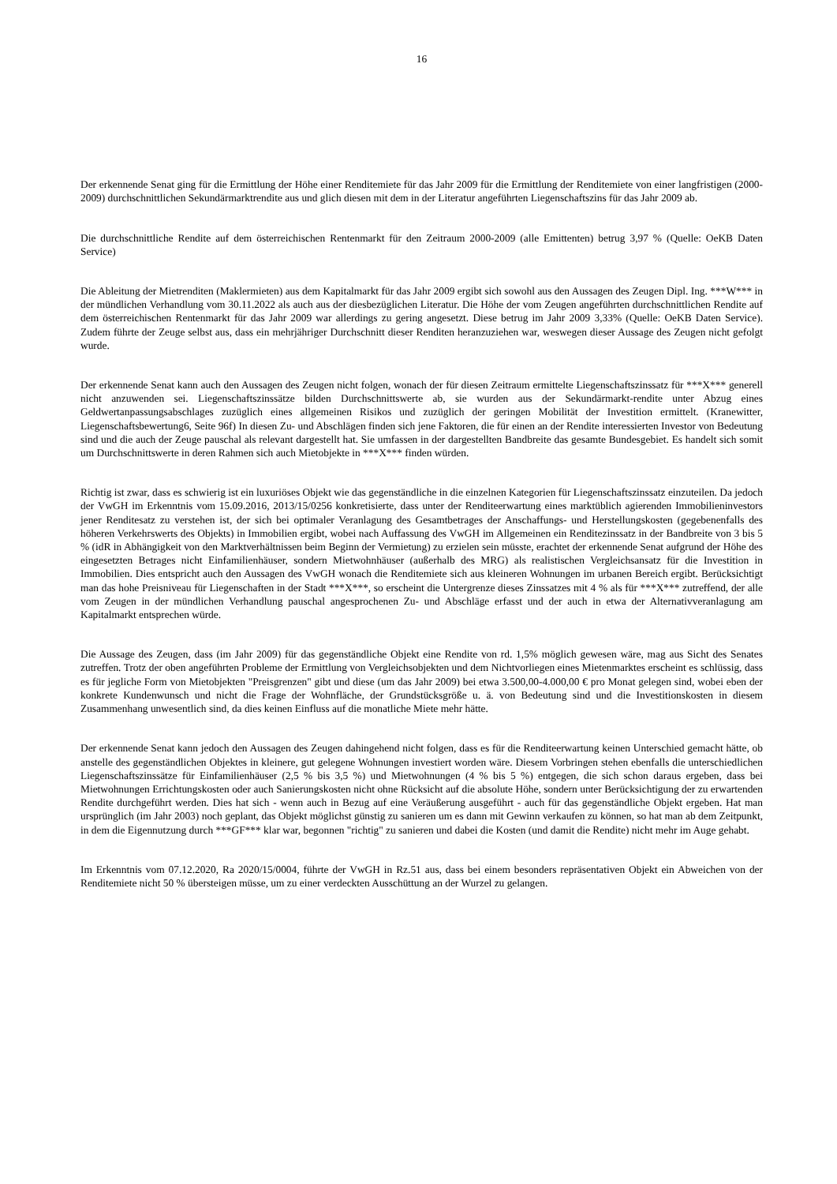16
Der erkennende Senat ging für die Ermittlung der Höhe einer Renditemiete für das Jahr 2009 für die Ermittlung der Renditemiete von einer langfristigen (2000-2009) durchschnittlichen Sekundärmarktrendite aus und glich diesen mit dem in der Literatur ange­führten Liegenschaftszins für das Jahr 2009 ab.
Die durchschnittliche Rendite auf dem österreichischen Rentenmarkt für den Zeitraum 2000-2009 (alle Emittenten) betrug 3,97 % (Quelle: OeKB Daten Service)
Die Ableitung der Mietrenditen (Maklermieten) aus dem Kapitalmarkt für das Jahr 2009 ergibt sich sowohl aus den Aussagen des Zeugen Dipl. Ing. ***W*** in der mündlichen Verhandlung vom 30.11.2022 als auch aus der diesbezüglichen Literatur. Die Höhe der vom Zeugen angeführten durchschnittlichen Rendite auf dem österreichischen Rentenmarkt für das Jahr 2009 war allerdings zu gering angesetzt. Diese betrug im Jahr 2009 3,33% (Quelle: OeKB Daten Service). Zudem führte der Zeuge selbst aus, dass ein mehrjähriger Durchschnitt dieser Renditen heranzuziehen war, weswegen dieser Aussage des Zeugen nicht gefolgt wurde.
Der erkennende Senat kann auch den Aussagen des Zeugen nicht folgen, wonach der für diesen Zeitraum ermittelte Liegenschaftszinssatz für ***X*** generell nicht anzuwenden sei. Liegenschaftszinssätze bilden Durchschnittswerte ab, sie wurden aus der Sekundärmarkt-rendite unter Abzug eines Geldwertanpassungsabschlages zuzüglich eines allgemeinen Risikos und zuzüglich der geringen Mobilität der Investition ermittelt. (Kranewitter, Liegenschaftsbewertung6, Seite 96f) In diesen Zu- und Abschlägen finden sich jene Faktoren, die für einen an der Rendite interessierten Investor von Bedeutung sind und die auch der Zeuge pauschal als relevant dargestellt hat. Sie umfassen in der dargestellten Bandbreite das gesamte Bundesgebiet. Es handelt sich somit um Durchschnittswerte in deren Rahmen sich auch Mietobjekte in ***X*** finden würden.
Richtig ist zwar, dass es schwierig ist ein luxuriöses Objekt wie das gegenständliche in die einzelnen Kategorien für Liegenschaftszinssatz einzuteilen. Da jedoch der VwGH im Erkenntnis vom 15.09.2016, 2013/15/0256 konkretisierte, dass unter der Renditeerwartung eines marktüblich agierenden Immobilieninvestors jener Renditesatz zu verstehen ist, der sich bei optimaler Veranlagung des Gesamtbetrages der Anschaffungs- und Herstellungskosten (gegebenenfalls des höheren Verkehrswerts des Ob­jekts) in Immobilien ergibt, wobei nach Auffassung des VwGH im Allgemeinen ein Renditezinssatz in der Bandbreite von 3 bis 5 % (idR in Abhängigkeit von den Marktverhältnissen beim Beginn der Vermietung) zu erzielen sein müsste, erachtet der erkennende Senat aufgrund der Höhe des eingesetzten Betrages nicht Einfamilienhäuser, sondern Mietwohnhäuser (außerhalb des MRG) als realistischen Vergleichsansatz für die Investition in Immobilien. Dies entspricht auch den Aussagen des VwGH wonach die Renditemiete sich aus kleineren Wohnungen im urbanen Bereich ergibt. Berücksichtigt man das hohe Preisniveau für Liegenschaften in der Stadt ***X***, so erscheint die Untergrenze dieses Zinssatzes mit 4 % als für ***X*** zutreffend, der alle vom Zeugen in der mündlichen Verhandlung pauschal angesprochenen Zu- und Abschläge erfasst und der auch in etwa der Alternativveranlagung am Kapitalmarkt entsprechen würde.
Die Aussage des Zeugen, dass (im Jahr 2009) für das gegenständliche Objekt eine Rendite von rd. 1,5% möglich gewesen wäre, mag aus Sicht des Senates zutreffen. Trotz der oben angeführten Probleme der Ermittlung von Vergleichsobjekten und dem Nicht­vorliegen eines Mietenmarktes erscheint es schlüssig, dass es für jegliche Form von Mietobjekten "Preisgrenzen" gibt und diese (um das Jahr 2009) bei etwa 3.500,00-4.000,00 € pro Monat gelegen sind, wobei eben der konkrete Kundenwunsch und nicht die Frage der Wohnfläche, der Grundstücksgröße u. ä. von Bedeutung sind und die Investitionskosten in diesem Zusammenhang unwesentlich sind, da dies keinen Einfluss auf die monatliche Miete mehr hätte.
Der erkennende Senat kann jedoch den Aussagen des Zeugen dahingehend nicht folgen, dass es für die Renditeerwartung keinen Unterschied gemacht hätte, ob anstelle des gegenständlichen Objektes in kleinere, gut gelegene Wohnungen investiert worden wäre. Diesem Vorbringen stehen ebenfalls die unterschiedlichen Liegenschaftszinssätze für Einfamilienhäuser (2,5 % bis 3,5 %) und Mietwohnungen (4 % bis 5 %) entgegen, die sich schon daraus ergeben, dass bei Mietwohnungen Errichtungskosten oder auch Sani­erungskosten nicht ohne Rücksicht auf die absolute Höhe, sondern unter Berücksichtigung der zu erwartenden Rendite durchgeführt werden. Dies hat sich - wenn auch in Bezug auf eine Veräußerung ausgeführt - auch für das gegenständliche Objekt ergeben. Hat man ursprünglich (im Jahr 2003) noch geplant, das Objekt möglichst günstig zu sanieren um es dann mit Gewinn verkaufen zu kön­nen, so hat man ab dem Zeitpunkt, in dem die Eigennutzung durch ***GF*** klar war, begonnen "richtig" zu sanieren und dabei die Kosten (und damit die Rendite) nicht mehr im Auge gehabt.
Im Erkenntnis vom 07.12.2020, Ra 2020/15/0004, führte der VwGH in Rz.51 aus, dass bei einem besonders repräsentativen Objekt ein Abweichen von der Renditemiete nicht 50 % übersteigen müsse, um zu einer verdeckten Ausschüttung an der Wurzel zu ge­langen.